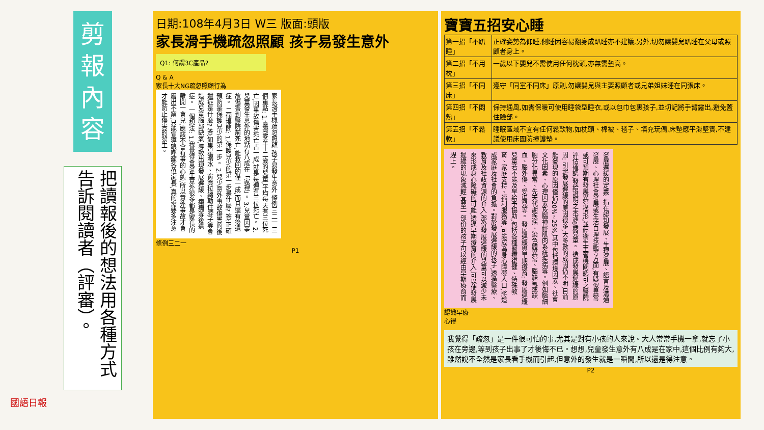剪
報
內
容
把讀報後的想法用各種方式告訴閱讀者（評審）。
國語日報
日期:108年4月3日 W三 版面:頭版
家長滑手機疏忽照顧 孩子易發生意外
Q1: 何謂3C產品?
Q & A
家長十大NG疏忽照顧行為
家長滑手機疏忽照顧 孩子易發生意外 條例三二一 三個重點: 1.臺灣零至十二歲的兒童,平均每天有三位死亡,因事故傷害死亡占一成,就是每週有三位死亡。 2.兒童發生意外的地點有八成在「家裡」。 3.兒童因事故傷害到醫院前死亡,能救回的僅一成,而且還有後遺症。 二個提問: 1.保護兒少的第一步是什麼? 答:正確預防是保護兒少的第一步。 2.兒少意外事故傷害的後遺症是什麼? 答:如果是溺水、窗簾拉繩勒住脖子等會造成兒童腦部缺氧,導致出現發展遲緩、癲癇等後遺症。 一個想法: 1.我覺得會發生意外很多都是家長的離開一會兒,應該不會有事的心態,所以意外事故才會層出不窮,只能宣導跟呼籲各位家長,真的需要多注意才能防止傷害的發生。
條例三二一
P1
寶寶五招安心睡
| 第一招「不趴睡」 | 正確姿勢為仰睡,側睡因容易翻身成趴睡亦不建議,另外,切勿讓嬰兒趴睡在父母或照顧者身上。 |
| 第二招「不用枕」 | 一歲以下嬰兒不需使用任何枕頭,亦無需墊高。 |
| 第三招「不同床」 | 遵守「同室不同床」原則,勿讓嬰兒與主要照顧者或兄弟姐妹睡在同張床。 |
| 第四招「不悶熱」 | 保持通風,如需保暖可使用睡袋型睡衣,或以包巾包裹孩子,並切記將手臂露出,避免蓋住臉部。 |
| 第五招「不鬆軟」 | 睡眠區域不宜有任何鬆軟物,如枕頭、棉被、毯子、填充玩偶,床墊應平滑堅實,不建議使用床圍防撞護墊。 |
發展遲緩的定義: 指在認知發展、生理發展、語言及溝通發展、心理社會發展或生活自理技能等方面,有疑似異常或可預期有發展異常情形,並經衛生主管機關認可之醫院評估確認,發給證明之未滿6歲兒童。 造成發展遲緩的原因: 引起發展遲緩的原因很多,大多數的成因仍不明,目前能發現的原因僅佔20%~25%,其中包括環境因素、社會文化因素、心理因素及腦神經肌肉系統疾病等。例如腦細胞分化異常、先天代謝疾病、染色體異常、腦缺氧或缺血、腦外傷、受虐兒等。 發展遲緩與早期療育: 發展遲緩兒童若不能及早給予協助,包括各種醫療復健、特殊教育、家庭支持、福利服務等,可能成為身心障礙人口,將造成家庭及社會的負擔。對於發展遲緩的孩子,透過醫療、教育及社政資源的介入,部份發展遲緩的兒童可以減少未來形成身心障礙的可能,透過早期療育的介入,可以使發展遲緩的現象減輕,甚至一部份的孩子可以經由早期療育而趕上。
認識早療
心得
我覺得「疏忽」是一件很可怕的事,尤其是對有小孩的人來說。大人常常手機一拿,就忘了小孩在旁邊,等到孩子出事了才後悔不已。想想,兒童發生意外有八成是在家中,這個比例有夠大,雖然說不全然是家長看手機而引起,但意外的發生就是一瞬間,所以還是得注意。
P2